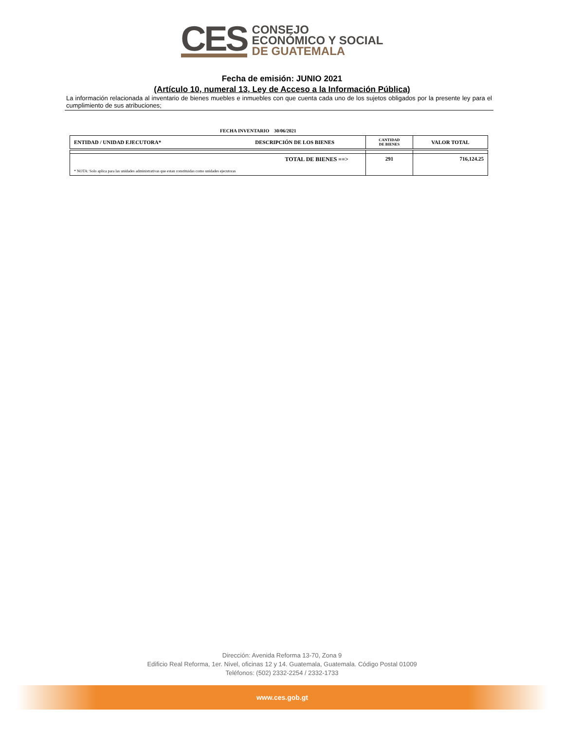CES
CONSEJO
ECONÓMICO Y SOCIAL
DE GUATEMALA
Fecha de emisión: JUNIO 2021
(Artículo 10, numeral 13, Ley de Acceso a la Información Pública)
La información relacionada al inventario de bienes muebles e inmuebles con que cuenta cada uno de los sujetos obligados por la presente ley para el cumplimiento de sus atribuciones;
FECHA INVENTARIO 30/06/2021
| ENTIDAD / UNIDAD EJECUTORA* | DESCRIPCIÓN DE LOS BIENES | CANTIDAD DE BIENES | VALOR TOTAL |
| --- | --- | --- | --- |
| TOTAL DE BIENES ==> * NOTA: Solo aplica para las unidades administrativas que estan constituidas como unidades ejecutoras | | 291 | 716,124.25 |
Dirección: Avenida Reforma 13-70, Zona 9
Edificio Real Reforma, 1er. Nivel, oficinas 12 y 14. Guatemala, Guatemala. Código Postal 01009
Teléfonos: (502) 2332-2254 / 2332-1733
www.ces.gob.gt